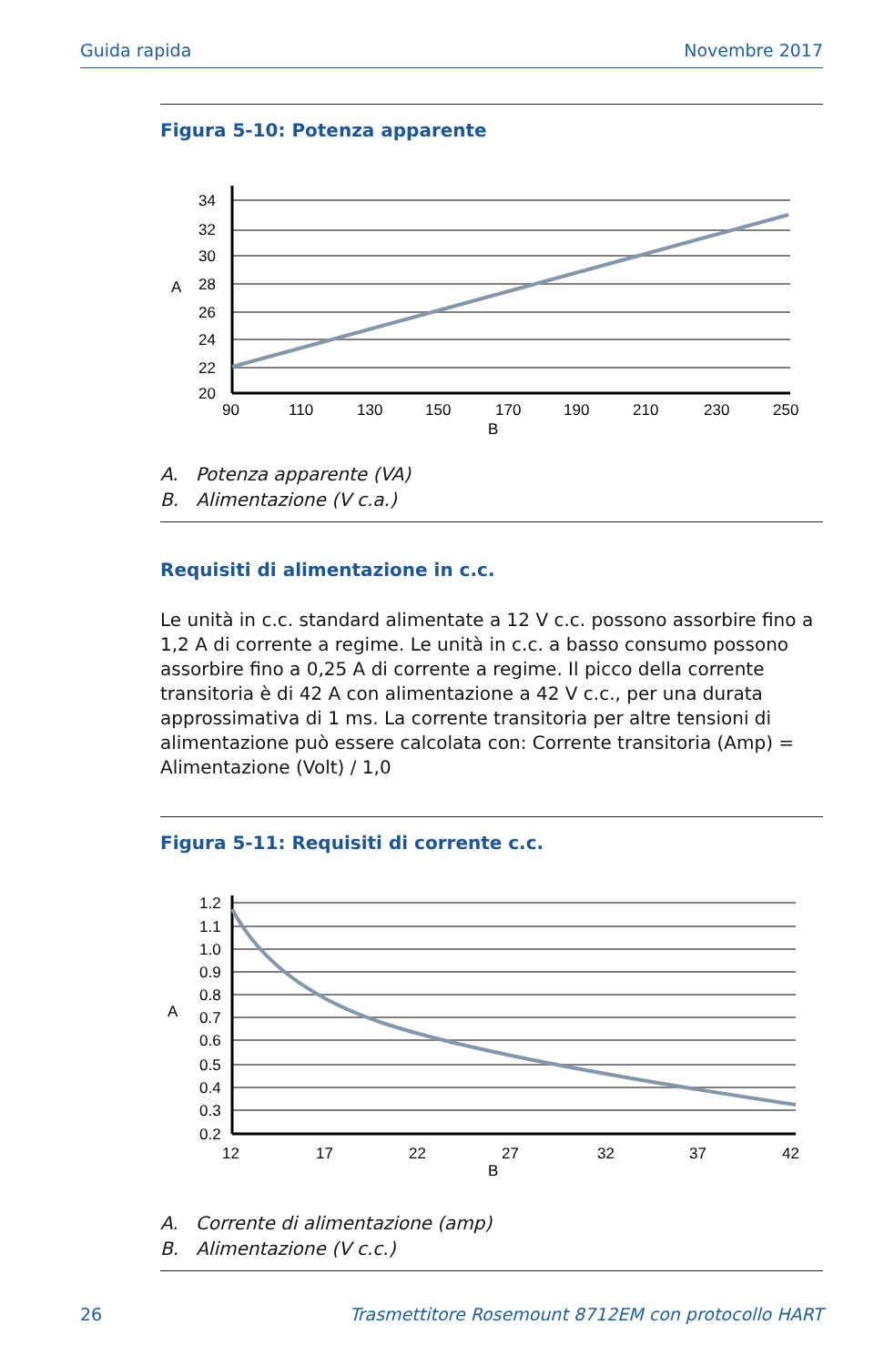Guida rapida Novembre 2017
Figura 5-10: Potenza apparente
34
32
30
28
26
24
22
20
A
90
110
130
150
170
190
210
230
250
B
A. Potenza apparente (VA)
B. Alimentazione (V c.a.)
Requisiti di alimentazione in c.c.
Le unità in c.c. standard alimentate a 12 V c.c. possono assorbire fino a 1,2 A di corrente a regime. Le unità in c.c. a basso consumo possono assorbire fino a 0,25 A di corrente a regime. Il picco della corrente transitoria è di 42 A con alimentazione a 42 V c.c., per una durata approssimativa di 1 ms. La corrente transitoria per altre tensioni di alimentazione può essere calcolata con: Corrente transitoria (Amp) = Alimentazione (Volt) / 1,0
Figura 5-11: Requisiti di corrente c.c.
1.2
1.1
1.0
0.9
0.8
0.7
0.6
0.5
0.4
0.3
0.2
A
12
17
22
27
32
37
42
B
A. Corrente di alimentazione (amp)
B. Alimentazione (V c.c.)
26 Trasmettitore Rosemount 8712EM con protocollo HART